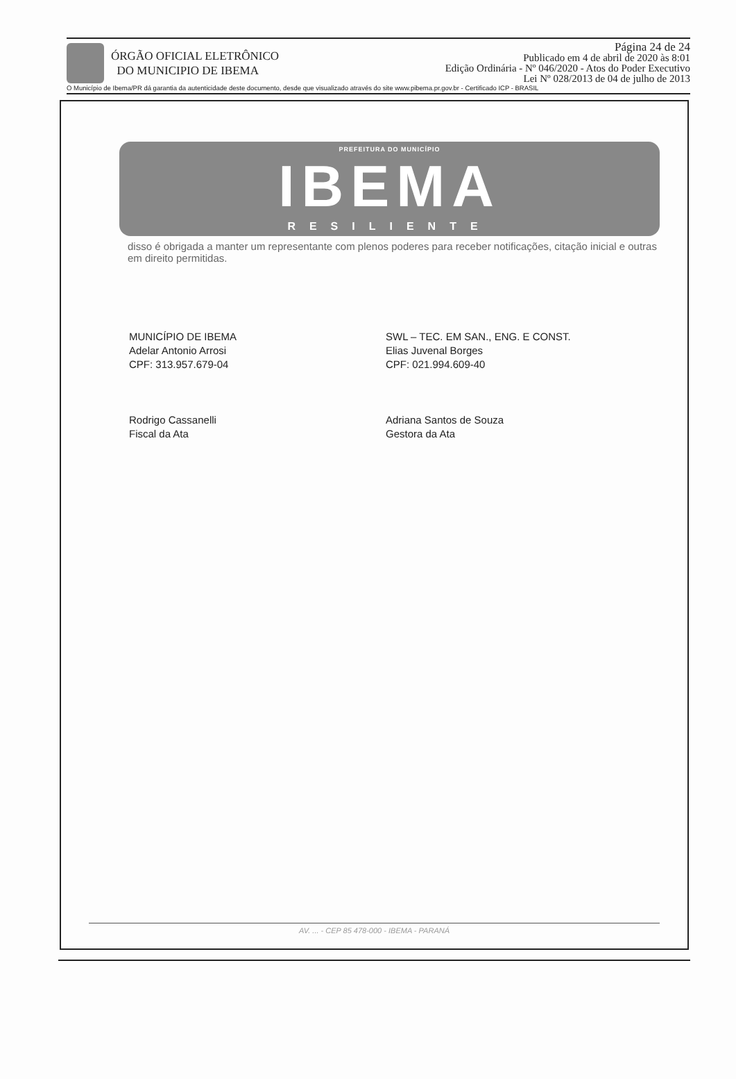ÓRGÃO OFICIAL ELETRÔNICO
DO MUNICIPIO DE IBEMA
Página 24 de 24
Publicado em 4 de abril de 2020 às 8:01
Edição Ordinária - Nº 046/2020 - Atos do Poder Executivo
Lei Nº 028/2013 de 04 de julho de 2013
O Município de Ibema/PR dá garantia da autenticidade deste documento, desde que visualizado através do site www.pibema.pr.gov.br - Certificado ICP - BRASIL
PREFEITURA DO MUNICÍPIO
IBEMA
RESILIENTE
disso é obrigada a manter um representante com plenos poderes para receber notificações, citação inicial e outras em direito permitidas.
MUNICÍPIO DE IBEMA
Adelar Antonio Arrosi
CPF: 313.957.679-04
Rodrigo Cassanelli
Fiscal da Ata
SWL – TEC. EM SAN., ENG. E CONST.
Elias Juvenal Borges
CPF: 021.994.609-40
Adriana Santos de Souza
Gestora da Ata
AV. ... - CEP 85 478-000 - IBEMA - PARANÁ